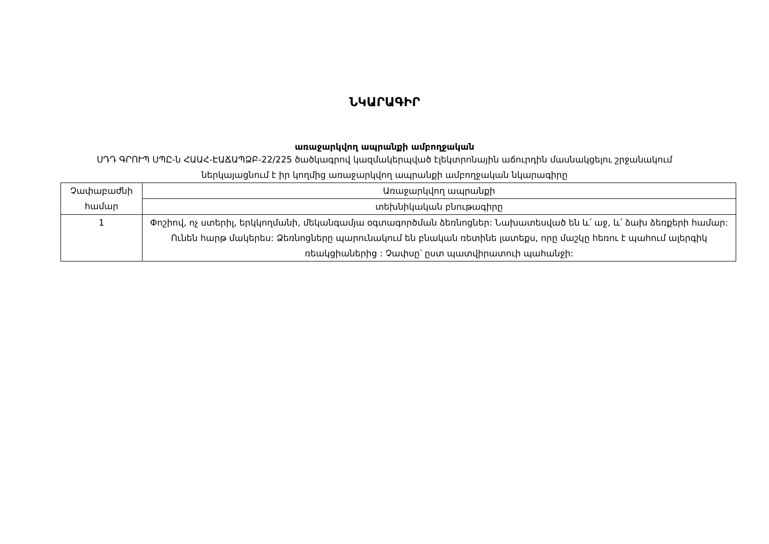ՆԿԱՐԱԳԻՐ
առաջարկվող ապրանքի ամբողջական
ՍԴԴ ԳՐՈՒՊ ՍՊԸ-ն ՀԱԱՀ-ԷԱՃԱՊՁԲ-22/225 ծածկագրով կազմակերպված էլեկտրոնային աճուրդին մասնակցելու շրջանակում ներկայացնում է իր կողմից առաջարկվող ապրանքի ամբողջական նկարագիրը
| Չափաբաժնի համար | Առաջարկվող ապրանքի |
| | տեխնիկական բնութագիրը |
| 1 | Փոշիով, ոչ ստերիլ, երկկողմանի, մեկանգամյա օգտագործման ձեռնոցներ: Նախատեսված են և՛ աջ, և՛ ձախ ձեռքերի համար: Ունեն հարթ մակերես: Ձեռնոցները պարունակում են բնական ռետինե լատեքս, որը մաշկը հեռու է պահում ալերգիկ ռեակցիաներից : Չափսը՝ ըստ պատվիրատուի պահանջի: |